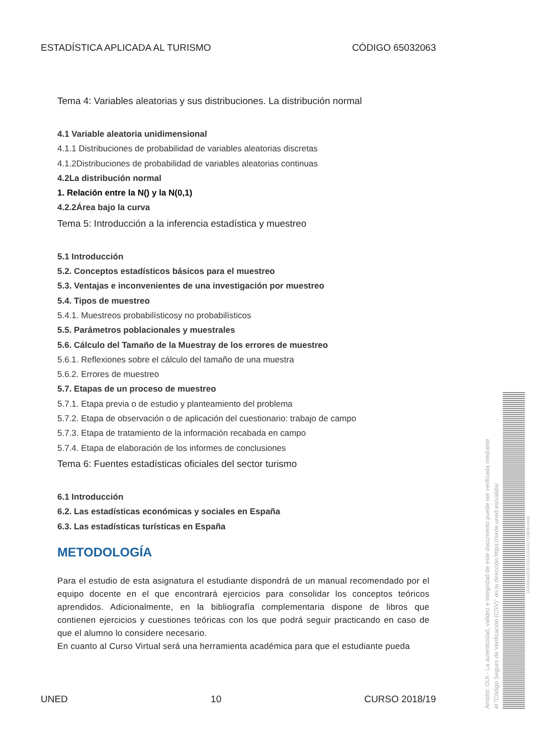ESTADÍSTICA APLICADA AL TURISMO CÓDIGO 65032063
Tema 4: Variables aleatorias y sus distribuciones. La distribución normal
4.1 Variable aleatoria unidimensional
4.1.1 Distribuciones de probabilidad de variables aleatorias discretas
4.1.2Distribuciones de probabilidad de variables aleatorias continuas
4.2La distribución normal
1. Relación entre la N() y la N(0,1)
4.2.2Área bajo la curva
Tema 5: Introducción a la inferencia estadística y muestreo
5.1 Introducción
5.2. Conceptos estadísticos básicos para el muestreo
5.3. Ventajas e inconvenientes de una investigación por muestreo
5.4. Tipos de muestreo
5.4.1. Muestreos probabilísticosy no probabilísticos
5.5. Parámetros poblacionales y muestrales
5.6. Cálculo del Tamaño de la Muestray de los errores de muestreo
5.6.1. Reflexiones sobre el cálculo del tamaño de una muestra
5.6.2. Errores de muestreo
5.7. Etapas de un proceso de muestreo
5.7.1. Etapa previa o de estudio y planteamiento del problema
5.7.2. Etapa de observación o de aplicación del cuestionario: trabajo de campo
5.7.3. Etapa de tratamiento de la información recabada en campo
5.7.4. Etapa de elaboración de los informes de conclusiones
Tema 6: Fuentes estadísticas oficiales del sector turismo
6.1 Introducción
6.2. Las estadísticas económicas y sociales en España
6.3. Las estadísticas turísticas en España
METODOLOGÍA
Para el estudio de esta asignatura el estudiante dispondrá de un manual recomendado por el equipo docente en el que encontrará ejercicios para consolidar los conceptos teóricos aprendidos. Adicionalmente, en la bibliografía complementaria dispone de libros que contienen ejercicios y cuestiones teóricas con los que podrá seguir practicando en caso de que el alumno lo considere necesario.
En cuanto al Curso Virtual será una herramienta académica para que el estudiante pueda
UNED 10 CURSO 2018/19
Ámbito: GUI - La autenticidad, validez e integridad de este documento puede ser verificada mediante
el "Código Seguro de Verificación (CSV)" en la dirección https://sede.uned.es/valida/
9C8480A0D0FDDA3133A51713BD614A45